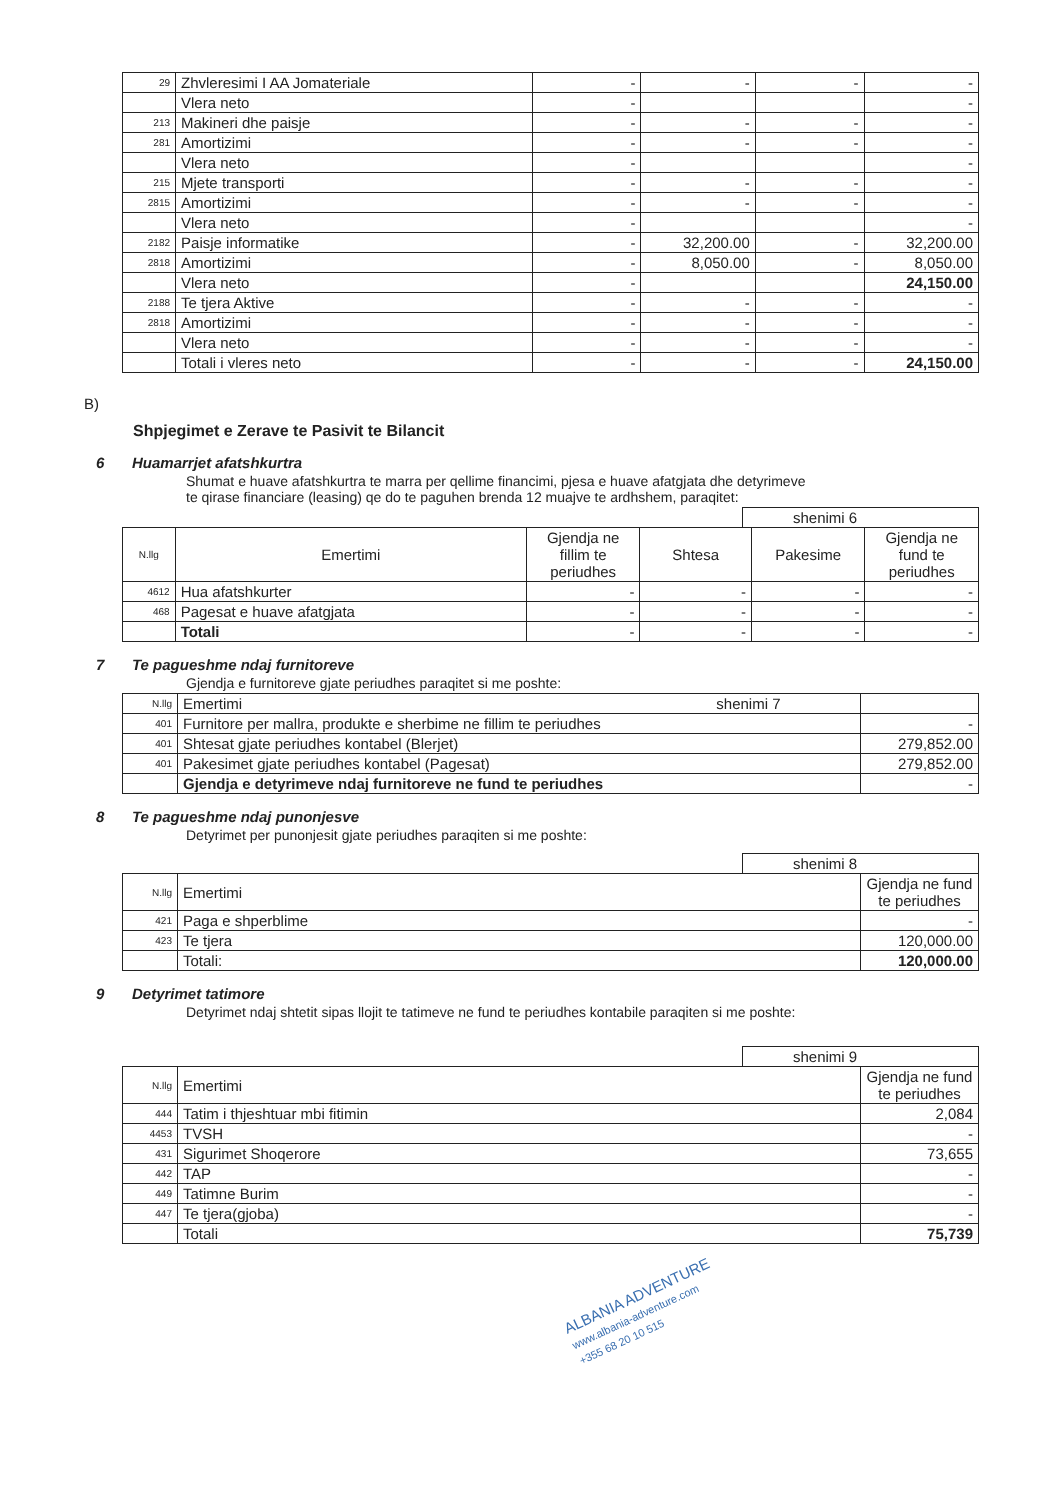| 29 | Zhvleresimi I AA Jomateriale | - | - | - | - |
| | Vlera neto | - | | | - |
| 213 | Makineri dhe paisje | - | - | - | - |
| 281 | Amortizimi | - | - | - | - |
| | Vlera neto | - | | | - |
| 215 | Mjete transporti | - | - | - | - |
| 2815 | Amortizimi | - | - | - | - |
| | Vlera neto | - | | | - |
| 2182 | Paisje informatike | - | 32,200.00 | - | 32,200.00 |
| 2818 | Amortizimi | - | 8,050.00 | - | 8,050.00 |
| | Vlera neto | - | | | 24,150.00 |
| 2188 | Te tjera Aktive | - | - | - | - |
| 2818 | Amortizimi | - | - | - | - |
| | Vlera neto | - | - | - | - |
| | Totali i vleres neto | - | - | - | 24,150.00 |
B)
Shpjegimet e Zerave te Pasivit te Bilancit
6 Huamarrjet afatshkurtra
Shumat e huave afatshkurtra te marra per qellime financimi, pjesa e huave afatgjata dhe detyrimeve
te qirase financiare (leasing) qe do te paguhen brenda 12 muajve te ardhshem, paraqitet:
shenimi 6
| N.llg | Emertimi | Gjendja ne fillim te periudhes | Shtesa | Pakesime | Gjendja ne fund te periudhes |
| --- | --- | --- | --- | --- | --- |
| 4612 | Hua afatshkurter | - | - | - | - |
| 468 | Pagesat e huave afatgjata | - | - | - | - |
| | Totali | - | - | - | - |
7 Te pagueshme ndaj furnitoreve
Gjendja e furnitoreve gjate periudhes paraqitet si me poshte:
| N.llg | Emertimi shenimi 7 | |
| 401 | Furnitore per mallra, produkte e sherbime ne fillim te periudhes | - |
| 401 | Shtesat gjate periudhes kontabel (Blerjet) | 279,852.00 |
| 401 | Pakesimet gjate periudhes kontabel (Pagesat) | 279,852.00 |
| | Gjendja e detyrimeve ndaj furnitoreve ne fund te periudhes | - |
8 Te pagueshme ndaj punonjesve
Detyrimet per punonjesit gjate periudhes paraqiten si me poshte:
shenimi 8
| N.llg | Emertimi | Gjendja ne fund te periudhes |
| 421 | Paga e shperblime | - |
| 423 | Te tjera | 120,000.00 |
| | Totali: | 120,000.00 |
9 Detyrimet tatimore
Detyrimet ndaj shtetit sipas llojit te tatimeve ne fund te periudhes kontabile paraqiten si me poshte:
shenimi 9
| N.llg | Emertimi | Gjendja ne fund te periudhes |
| 444 | Tatim i thjeshtuar mbi fitimin | 2,084 |
| 4453 | TVSH | - |
| 431 | Sigurimet Shoqerore | 73,655 |
| 442 | TAP | - |
| 449 | Tatimne Burim | - |
| 447 | Te tjera(gjoba) | - |
| | Totali | 75,739 |
ALBANIA ADVENTURE
www.albania-adventure.com
+355 68 20 10 515